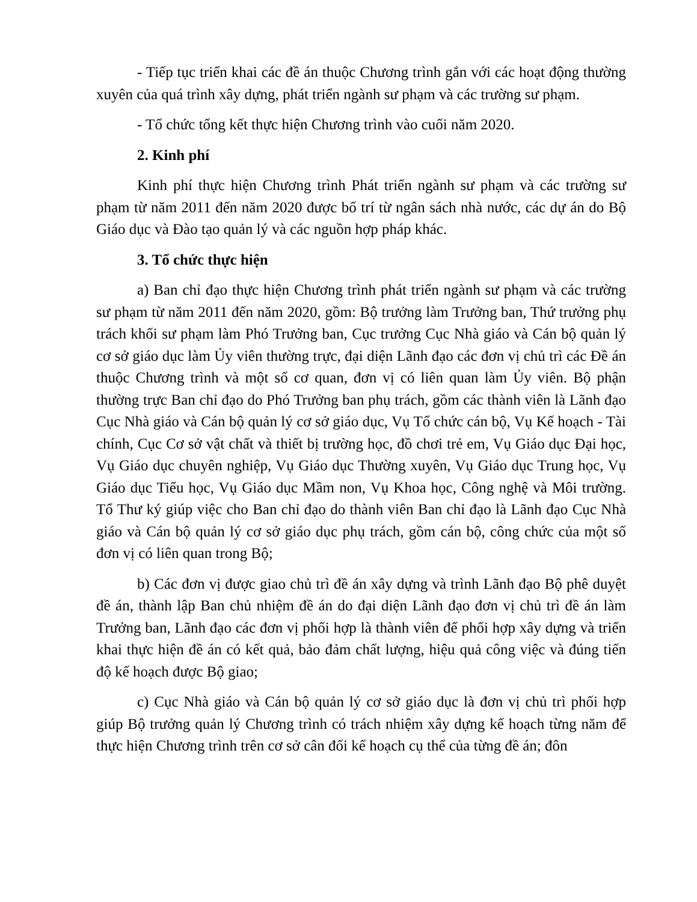- Tiếp tục triển khai các đề án thuộc Chương trình gắn với các hoạt động thường xuyên của quá trình xây dựng, phát triển ngành sư phạm và các trường sư phạm.
- Tổ chức tổng kết thực hiện Chương trình vào cuối năm 2020.
2. Kinh phí
Kinh phí thực hiện Chương trình Phát triển ngành sư phạm và các trường sư phạm từ năm 2011 đến năm 2020 được bố trí từ ngân sách nhà nước, các dự án do Bộ Giáo dục và Đào tạo quản lý và các nguồn hợp pháp khác.
3. Tổ chức thực hiện
a) Ban chỉ đạo thực hiện Chương trình phát triển ngành sư phạm và các trường sư phạm từ năm 2011 đến năm 2020, gồm: Bộ trưởng làm Trưởng ban, Thứ trưởng phụ trách khối sư phạm làm Phó Trưởng ban, Cục trưởng Cục Nhà giáo và Cán bộ quản lý cơ sở giáo dục làm Ủy viên thường trực, đại diện Lãnh đạo các đơn vị chủ trì các Đề án thuộc Chương trình và một số cơ quan, đơn vị có liên quan làm Ủy viên. Bộ phận thường trực Ban chỉ đạo do Phó Trưởng ban phụ trách, gồm các thành viên là Lãnh đạo Cục Nhà giáo và Cán bộ quản lý cơ sở giáo dục, Vụ Tổ chức cán bộ, Vụ Kế hoạch - Tài chính, Cục Cơ sở vật chất và thiết bị trường học, đồ chơi trẻ em, Vụ Giáo dục Đại học, Vụ Giáo dục chuyên nghiệp, Vụ Giáo dục Thường xuyên, Vụ Giáo dục Trung học, Vụ Giáo dục Tiểu học, Vụ Giáo dục Mầm non, Vụ Khoa học, Công nghệ và Môi trường. Tổ Thư ký giúp việc cho Ban chỉ đạo do thành viên Ban chỉ đạo là Lãnh đạo Cục Nhà giáo và Cán bộ quản lý cơ sở giáo dục phụ trách, gồm cán bộ, công chức của một số đơn vị có liên quan trong Bộ;
b) Các đơn vị được giao chủ trì đề án xây dựng và trình Lãnh đạo Bộ phê duyệt đề án, thành lập Ban chủ nhiệm đề án do đại diện Lãnh đạo đơn vị chủ trì đề án làm Trưởng ban, Lãnh đạo các đơn vị phối hợp là thành viên để phối hợp xây dựng và triển khai thực hiện đề án có kết quả, bảo đảm chất lượng, hiệu quả công việc và đúng tiến độ kế hoạch được Bộ giao;
c) Cục Nhà giáo và Cán bộ quản lý cơ sở giáo dục là đơn vị chủ trì phối hợp giúp Bộ trưởng quản lý Chương trình có trách nhiệm xây dựng kế hoạch từng năm để thực hiện Chương trình trên cơ sở cân đối kế hoạch cụ thể của từng đề án; đôn